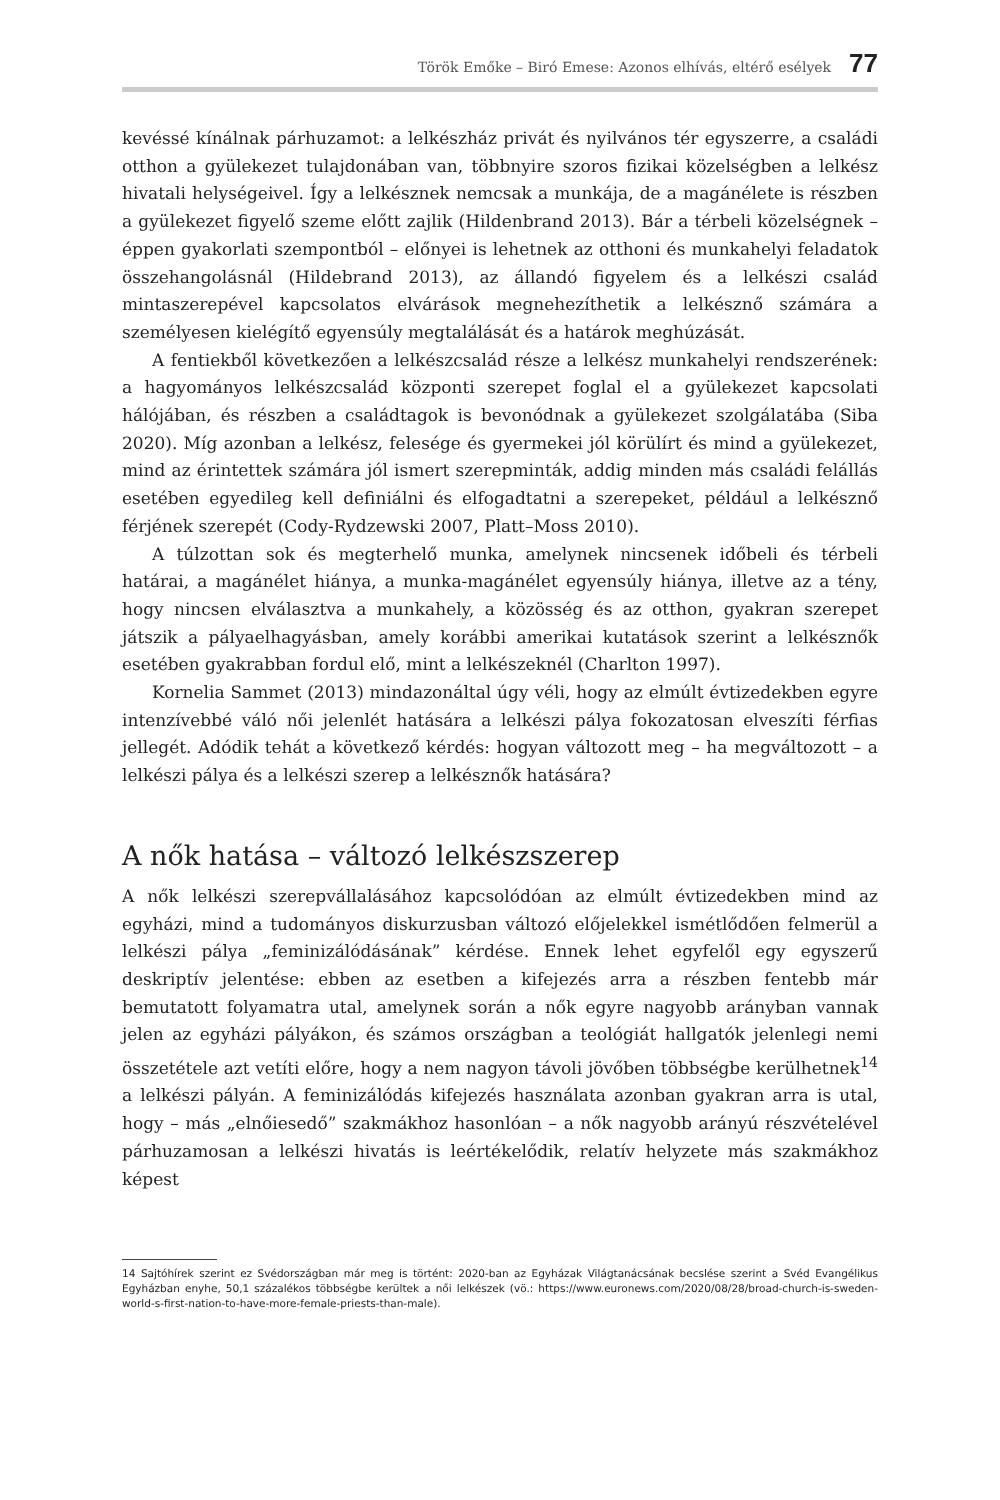Török Emőke – Biró Emese: Azonos elhívás, eltérő esélyek 77
kevéssé kínálnak párhuzamot: a lelkészház privát és nyilvános tér egyszerre, a családi otthon a gyülekezet tulajdonában van, többnyire szoros fizikai közelségben a lelkész hivatali helységeivel. Így a lelkésznek nemcsak a munkája, de a magánélete is részben a gyülekezet figyelő szeme előtt zajlik (Hildenbrand 2013). Bár a térbeli közelségnek – éppen gyakorlati szempontból – előnyei is lehetnek az otthoni és munkahelyi feladatok összehangolásnál (Hildebrand 2013), az állandó figyelem és a lelkészi család mintaszerepével kapcsolatos elvárások megnehezíthetik a lelkésznő számára a személyesen kielégítő egyensúly megtalálását és a határok meghúzását.
A fentiekből következően a lelkészcsalád része a lelkész munkahelyi rendszerének: a hagyományos lelkészcsalád központi szerepet foglal el a gyülekezet kapcsolati hálójában, és részben a családtagok is bevonódnak a gyülekezet szolgálatába (Siba 2020). Míg azonban a lelkész, felesége és gyermekei jól körülírt és mind a gyülekezet, mind az érintettek számára jól ismert szerepminták, addig minden más családi felállás esetében egyedileg kell definiálni és elfogadtatni a szerepeket, például a lelkésznő férjének szerepét (Cody-Rydzewski 2007, Platt–Moss 2010).
A túlzottan sok és megterhelő munka, amelynek nincsenek időbeli és térbeli határai, a magánélet hiánya, a munka-magánélet egyensúly hiánya, illetve az a tény, hogy nincsen elválasztva a munkahely, a közösség és az otthon, gyakran szerepet játszik a pályaelhagyásban, amely korábbi amerikai kutatások szerint a lelkésznők esetében gyakrabban fordul elő, mint a lelkészeknél (Charlton 1997).
Kornelia Sammet (2013) mindazonáltal úgy véli, hogy az elmúlt évtizedekben egyre intenzívebbé váló női jelenlét hatására a lelkészi pálya fokozatosan elveszíti férfias jellegét. Adódik tehát a következő kérdés: hogyan változott meg – ha megváltozott – a lelkészi pálya és a lelkészi szerep a lelkésznők hatására?
A nők hatása – változó lelkészszerep
A nők lelkészi szerepvállalásához kapcsolódóan az elmúlt évtizedekben mind az egyházi, mind a tudományos diskurzusban változó előjelekkel ismétlődően felmerül a lelkészi pálya „feminizálódásának” kérdése. Ennek lehet egyfelől egy egyszerű deskriptív jelentése: ebben az esetben a kifejezés arra a részben fentebb már bemutatott folyamatra utal, amelynek során a nők egyre nagyobb arányban vannak jelen az egyházi pályákon, és számos országban a teológiát hallgatók jelenlegi nemi összetétele azt vetíti előre, hogy a nem nagyon távoli jövőben többségbe kerülhetnek<sup>14</sup> a lelkészi pályán. A feminizálódás kifejezés használata azonban gyakran arra is utal, hogy – más „elnőiesedő” szakmákhoz hasonlóan – a nők nagyobb arányú részvételével párhuzamosan a lelkészi hivatás is leértékelődik, relatív helyzete más szakmákhoz képest
14 Sajtóhírek szerint ez Svédországban már meg is történt: 2020-ban az Egyházak Világtanácsának becslése szerint a Svéd Evangélikus Egyházban enyhe, 50,1 százalékos többségbe kerültek a női lelkészek (vö.: https://www.euronews.com/2020/08/28/broad-church-is-sweden-world-s-first-nation-to-have-more-female-priests-than-male).